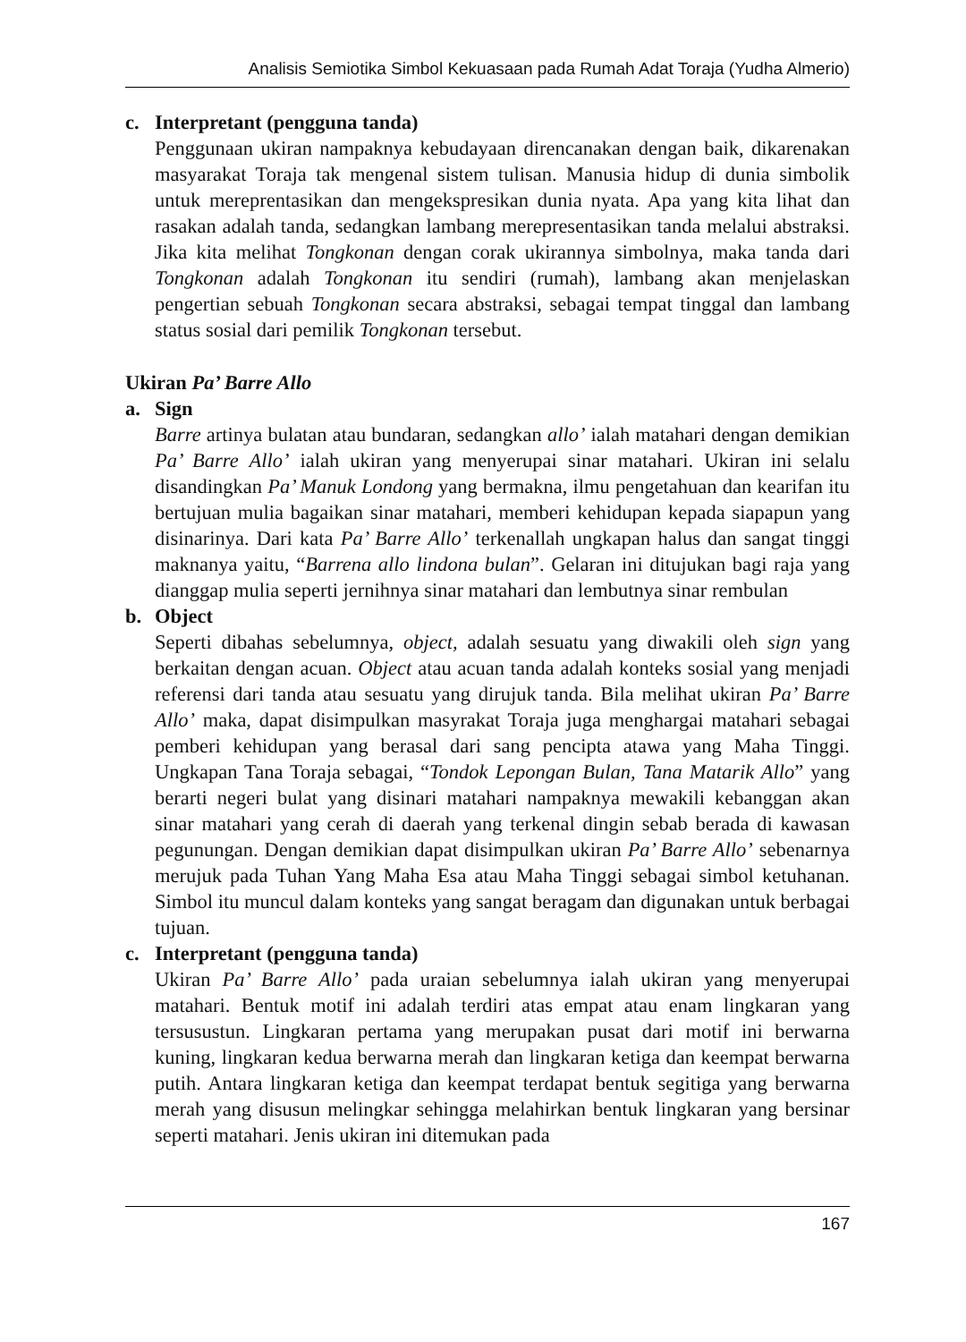Analisis Semiotika Simbol Kekuasaan pada Rumah Adat Toraja (Yudha Almerio)
c. Interpretant (pengguna tanda)
Penggunaan ukiran nampaknya kebudayaan direncanakan dengan baik, dikarenakan masyarakat Toraja tak mengenal sistem tulisan. Manusia hidup di dunia simbolik untuk mereprentasikan dan mengekspresikan dunia nyata. Apa yang kita lihat dan rasakan adalah tanda, sedangkan lambang merepresentasikan tanda melalui abstraksi. Jika kita melihat Tongkonan dengan corak ukirannya simbolnya, maka tanda dari Tongkonan adalah Tongkonan itu sendiri (rumah), lambang akan menjelaskan pengertian sebuah Tongkonan secara abstraksi, sebagai tempat tinggal dan lambang status sosial dari pemilik Tongkonan tersebut.
Ukiran Pa’ Barre Allo
a. Sign
Barre artinya bulatan atau bundaran, sedangkan allo’ ialah matahari dengan demikian Pa’ Barre Allo’ ialah ukiran yang menyerupai sinar matahari. Ukiran ini selalu disandingkan Pa’ Manuk Londong yang bermakna, ilmu pengetahuan dan kearifan itu bertujuan mulia bagaikan sinar matahari, memberi kehidupan kepada siapapun yang disinarinya. Dari kata Pa’ Barre Allo’ terkenallah ungkapan halus dan sangat tinggi maknanya yaitu, “Barrena allo lindona bulan”. Gelaran ini ditujukan bagi raja yang dianggap mulia seperti jernihnya sinar matahari dan lembutnya sinar rembulan
b. Object
Seperti dibahas sebelumnya, object, adalah sesuatu yang diwakili oleh sign yang berkaitan dengan acuan. Object atau acuan tanda adalah konteks sosial yang menjadi referensi dari tanda atau sesuatu yang dirujuk tanda. Bila melihat ukiran Pa’ Barre Allo’ maka, dapat disimpulkan masyrakat Toraja juga menghargai matahari sebagai pemberi kehidupan yang berasal dari sang pencipta atawa yang Maha Tinggi. Ungkapan Tana Toraja sebagai, “Tondok Lepongan Bulan, Tana Matarik Allo” yang berarti negeri bulat yang disinari matahari nampaknya mewakili kebanggan akan sinar matahari yang cerah di daerah yang terkenal dingin sebab berada di kawasan pegunungan. Dengan demikian dapat disimpulkan ukiran Pa’ Barre Allo’ sebenarnya merujuk pada Tuhan Yang Maha Esa atau Maha Tinggi sebagai simbol ketuhanan. Simbol itu muncul dalam konteks yang sangat beragam dan digunakan untuk berbagai tujuan.
c. Interpretant (pengguna tanda)
Ukiran Pa’ Barre Allo’ pada uraian sebelumnya ialah ukiran yang menyerupai matahari. Bentuk motif ini adalah terdiri atas empat atau enam lingkaran yang tersusustun. Lingkaran pertama yang merupakan pusat dari motif ini berwarna kuning, lingkaran kedua berwarna merah dan lingkaran ketiga dan keempat berwarna putih. Antara lingkaran ketiga dan keempat terdapat bentuk segitiga yang berwarna merah yang disusun melingkar sehingga melahirkan bentuk lingkaran yang bersinar seperti matahari. Jenis ukiran ini ditemukan pada
167